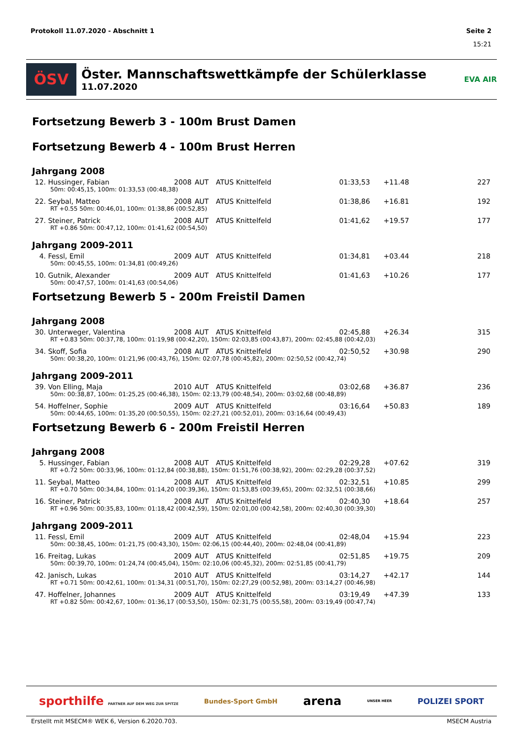Protokoll 11.07.2020 - Abschnitt 1 Seite 2
15:21
ÖSV
Öster. Mannschaftswettkämpfe der Schülerklasse
11.07.2020
EVA AIR
Fortsetzung Bewerb 3 - 100m Brust Damen
Fortsetzung Bewerb 4 - 100m Brust Herren
Jahrgang 2008
| 12. | Hussinger, Fabian | 2008 | AUT | ATUS Knittelfeld | 01:33,53 | +11.48 | 227 |
| 50m: 00:45,15, 100m: 01:33,53 (00:48,38) | | | | | | | |
| 22. | Seybal, Matteo | 2008 | AUT | ATUS Knittelfeld | 01:38,86 | +16.81 | 192 |
| RT +0.55 50m: 00:46,01, 100m: 01:38,86 (00:52,85) | | | | | | | |
| 27. | Steiner, Patrick | 2008 | AUT | ATUS Knittelfeld | 01:41,62 | +19.57 | 177 |
| RT +0.86 50m: 00:47,12, 100m: 01:41,62 (00:54,50) | | | | | | | |
Jahrgang 2009-2011
| 4. | Fessl, Emil | 2009 | AUT | ATUS Knittelfeld | 01:34,81 | +03.44 | 218 |
| 50m: 00:45,55, 100m: 01:34,81 (00:49,26) | | | | | | | |
| 10. | Gutnik, Alexander | 2009 | AUT | ATUS Knittelfeld | 01:41,63 | +10.26 | 177 |
| 50m: 00:47,57, 100m: 01:41,63 (00:54,06) | | | | | | | |
Fortsetzung Bewerb 5 - 200m Freistil Damen
Jahrgang 2008
| 30. | Unterweger, Valentina | 2008 | AUT | ATUS Knittelfeld | 02:45,88 | +26.34 | 315 |
| RT +0.83 50m: 00:37,78, 100m: 01:19,98 (00:42,20), 150m: 02:03,85 (00:43,87), 200m: 02:45,88 (00:42,03) | | | | | | | |
| 34. | Skoff, Sofia | 2008 | AUT | ATUS Knittelfeld | 02:50,52 | +30.98 | 290 |
| 50m: 00:38,20, 100m: 01:21,96 (00:43,76), 150m: 02:07,78 (00:45,82), 200m: 02:50,52 (00:42,74) | | | | | | | |
Jahrgang 2009-2011
| 39. | Von Elling, Maja | 2010 | AUT | ATUS Knittelfeld | 03:02,68 | +36.87 | 236 |
| 50m: 00:38,87, 100m: 01:25,25 (00:46,38), 150m: 02:13,79 (00:48,54), 200m: 03:02,68 (00:48,89) | | | | | | | |
| 54. | Hoffelner, Sophie | 2009 | AUT | ATUS Knittelfeld | 03:16,64 | +50.83 | 189 |
| 50m: 00:44,65, 100m: 01:35,20 (00:50,55), 150m: 02:27,21 (00:52,01), 200m: 03:16,64 (00:49,43) | | | | | | | |
Fortsetzung Bewerb 6 - 200m Freistil Herren
Jahrgang 2008
| 5. | Hussinger, Fabian | 2008 | AUT | ATUS Knittelfeld | 02:29,28 | +07.62 | 319 |
| RT +0.72 50m: 00:33,96, 100m: 01:12,84 (00:38,88), 150m: 01:51,76 (00:38,92), 200m: 02:29,28 (00:37,52) | | | | | | | |
| 11. | Seybal, Matteo | 2008 | AUT | ATUS Knittelfeld | 02:32,51 | +10.85 | 299 |
| RT +0.70 50m: 00:34,84, 100m: 01:14,20 (00:39,36), 150m: 01:53,85 (00:39,65), 200m: 02:32,51 (00:38,66) | | | | | | | |
| 16. | Steiner, Patrick | 2008 | AUT | ATUS Knittelfeld | 02:40,30 | +18.64 | 257 |
| RT +0.96 50m: 00:35,83, 100m: 01:18,42 (00:42,59), 150m: 02:01,00 (00:42,58), 200m: 02:40,30 (00:39,30) | | | | | | | |
Jahrgang 2009-2011
| 11. | Fessl, Emil | 2009 | AUT | ATUS Knittelfeld | 02:48,04 | +15.94 | 223 |
| 50m: 00:38,45, 100m: 01:21,75 (00:43,30), 150m: 02:06,15 (00:44,40), 200m: 02:48,04 (00:41,89) | | | | | | | |
| 16. | Freitag, Lukas | 2009 | AUT | ATUS Knittelfeld | 02:51,85 | +19.75 | 209 |
| 50m: 00:39,70, 100m: 01:24,74 (00:45,04), 150m: 02:10,06 (00:45,32), 200m: 02:51,85 (00:41,79) | | | | | | | |
| 42. | Janisch, Lukas | 2010 | AUT | ATUS Knittelfeld | 03:14,27 | +42.17 | 144 |
| RT +0.71 50m: 00:42,61, 100m: 01:34,31 (00:51,70), 150m: 02:27,29 (00:52,98), 200m: 03:14,27 (00:46,98) | | | | | | | |
| 47. | Hoffelner, Johannes | 2009 | AUT | ATUS Knittelfeld | 03:19,49 | +47.39 | 133 |
| RT +0.82 50m: 00:42,67, 100m: 01:36,17 (00:53,50), 150m: 02:31,75 (00:55,58), 200m: 03:19,49 (00:47,74) | | | | | | | |
sporthilfe PARTNER AUF DEM WEG ZUR SPITZE Bundes-Sport GmbH arena UNSER HEER POLIZEI SPORT
Erstellt mit MSECM® WEK 6, Version 6.2020.703. MSECM Austria